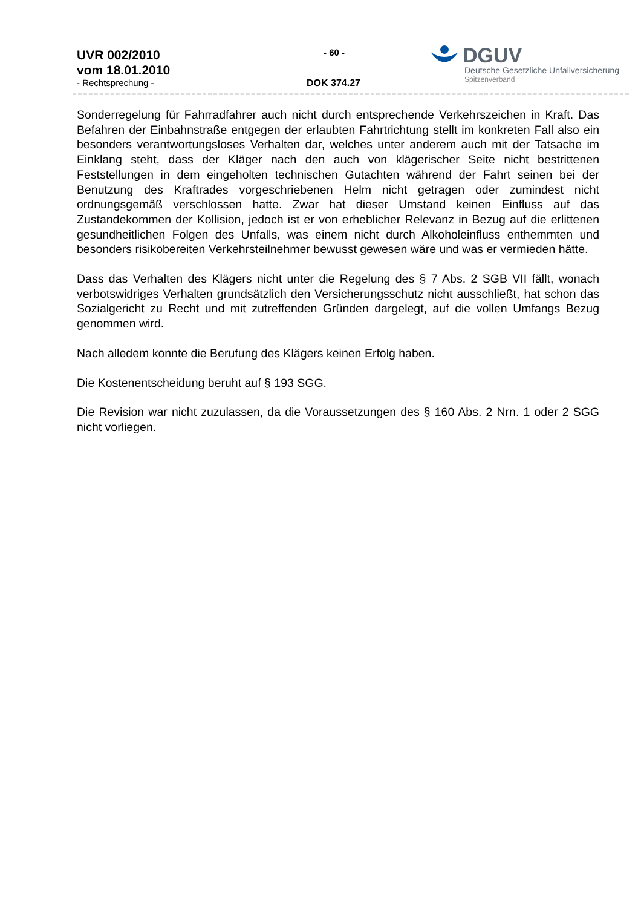UVR 002/2010
vom 18.01.2010
- Rechtsprechung -
- 60 -
DOK 374.27
DGUV
Deutsche Gesetzliche Unfallversicherung
Spitzenverband
Sonderregelung für Fahrradfahrer auch nicht durch entsprechende Verkehrszeichen in Kraft. Das Befahren der Einbahnstraße entgegen der erlaubten Fahrtrichtung stellt im konkreten Fall also ein besonders verantwortungsloses Verhalten dar, welches unter anderem auch mit der Tatsache im Einklang steht, dass der Kläger nach den auch von klägerischer Seite nicht bestrittenen Feststellungen in dem eingeholten technischen Gutachten während der Fahrt seinen bei der Benutzung des Kraftrades vorgeschriebenen Helm nicht getragen oder zumindest nicht ordnungsgemäß verschlossen hatte. Zwar hat dieser Umstand keinen Einfluss auf das Zustandekommen der Kollision, jedoch ist er von erheblicher Relevanz in Bezug auf die erlittenen gesundheitlichen Folgen des Unfalls, was einem nicht durch Alkoholeinfluss enthemmten und besonders risikobereiten Verkehrsteilnehmer bewusst gewesen wäre und was er vermieden hätte.
Dass das Verhalten des Klägers nicht unter die Regelung des § 7 Abs. 2 SGB VII fällt, wonach verbotswidriges Verhalten grundsätzlich den Versicherungsschutz nicht ausschließt, hat schon das Sozialgericht zu Recht und mit zutreffenden Gründen dargelegt, auf die vollen Umfangs Bezug genommen wird.
Nach alledem konnte die Berufung des Klägers keinen Erfolg haben.
Die Kostenentscheidung beruht auf § 193 SGG.
Die Revision war nicht zuzulassen, da die Voraussetzungen des § 160 Abs. 2 Nrn. 1 oder 2 SGG nicht vorliegen.